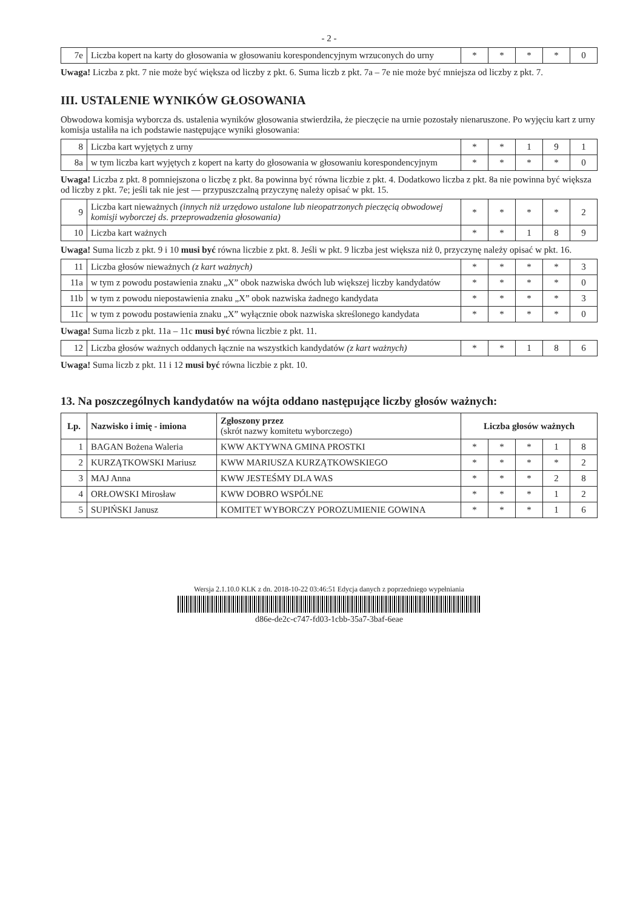- 2 -
| 7e | Liczba kopert na karty do głosowania w głosowaniu korespondencyjnym wrzuconych do urny | * | * | * | * | 0 |
Uwaga! Liczba z pkt. 7 nie może być większa od liczby z pkt. 6. Suma liczb z pkt. 7a – 7e nie może być mniejsza od liczby z pkt. 7.
III. USTALENIE WYNIKÓW GŁOSOWANIA
Obwodowa komisja wyborcza ds. ustalenia wyników głosowania stwierdziła, że pieczęcie na urnie pozostały nienaruszone. Po wyjęciu kart z urny komisja ustaliła na ich podstawie następujące wyniki głosowania:
| 8 | Liczba kart wyjętych z urny | * | * | 1 | 9 | 1 |
| 8a | w tym liczba kart wyjętych z kopert na karty do głosowania w głosowaniu korespondencyjnym | * | * | * | * | 0 |
Uwaga! Liczba z pkt. 8 pomniejszona o liczbę z pkt. 8a powinna być równa liczbie z pkt. 4. Dodatkowo liczba z pkt. 8a nie powinna być większa od liczby z pkt. 7e; jeśli tak nie jest — przypuszczalną przyczynę należy opisać w pkt. 15.
| 9 | Liczba kart nieważnych (innych niż urzędowo ustalone lub nieopatrzonych pieczęcią obwodowej komisji wyborczej ds. przeprowadzenia głosowania) | * | * | * | * | 2 |
| 10 | Liczba kart ważnych | * | * | 1 | 8 | 9 |
Uwaga! Suma liczb z pkt. 9 i 10 musi być równa liczbie z pkt. 8. Jeśli w pkt. 9 liczba jest większa niż 0, przyczynę należy opisać w pkt. 16.
| 11 | Liczba głosów nieważnych (z kart ważnych) | * | * | * | * | 3 |
| 11a | w tym z powodu postawienia znaku „X” obok nazwiska dwóch lub większej liczby kandydatów | * | * | * | * | 0 |
| 11b | w tym z powodu niepostawienia znaku „X” obok nazwiska żadnego kandydata | * | * | * | * | 3 |
| 11c | w tym z powodu postawienia znaku „X” wyłącznie obok nazwiska skreślonego kandydata | * | * | * | * | 0 |
Uwaga! Suma liczb z pkt. 11a – 11c musi być równa liczbie z pkt. 11.
| 12 | Liczba głosów ważnych oddanych łącznie na wszystkich kandydatów (z kart ważnych) | * | * | 1 | 8 | 6 |
Uwaga! Suma liczb z pkt. 11 i 12 musi być równa liczbie z pkt. 10.
13. Na poszczególnych kandydatów na wójta oddano następujące liczby głosów ważnych:
| Lp. | Nazwisko i imię - imiona | Zgłoszony przez (skrót nazwy komitetu wyborczego) | Liczba głosów ważnych | | | | |
| --- | --- | --- | --- | --- | --- | --- | --- |
| 1 | BAGAN Bożena Waleria | KWW AKTYWNA GMINA PROSTKI | * | * | * | 1 | 8 |
| 2 | KURZĄTKOWSKI Mariusz | KWW MARIUSZA KURZĄTKOWSKIEGO | * | * | * | * | 2 |
| 3 | MAJ Anna | KWW JESTEŚMY DLA WAS | * | * | * | 2 | 8 |
| 4 | ORŁOWSKI Mirosław | KWW DOBRO WSPÓLNE | * | * | * | 1 | 2 |
| 5 | SUPIŃSKI Janusz | KOMITET WYBORCZY POROZUMIENIE GOWINA | * | * | * | 1 | 6 |
Wersja 2.1.10.0 KLK z dn. 2018-10-22 03:46:51 Edycja danych z poprzedniego wypełniania
d86e-de2c-c747-fd03-1cbb-35a7-3baf-6eae